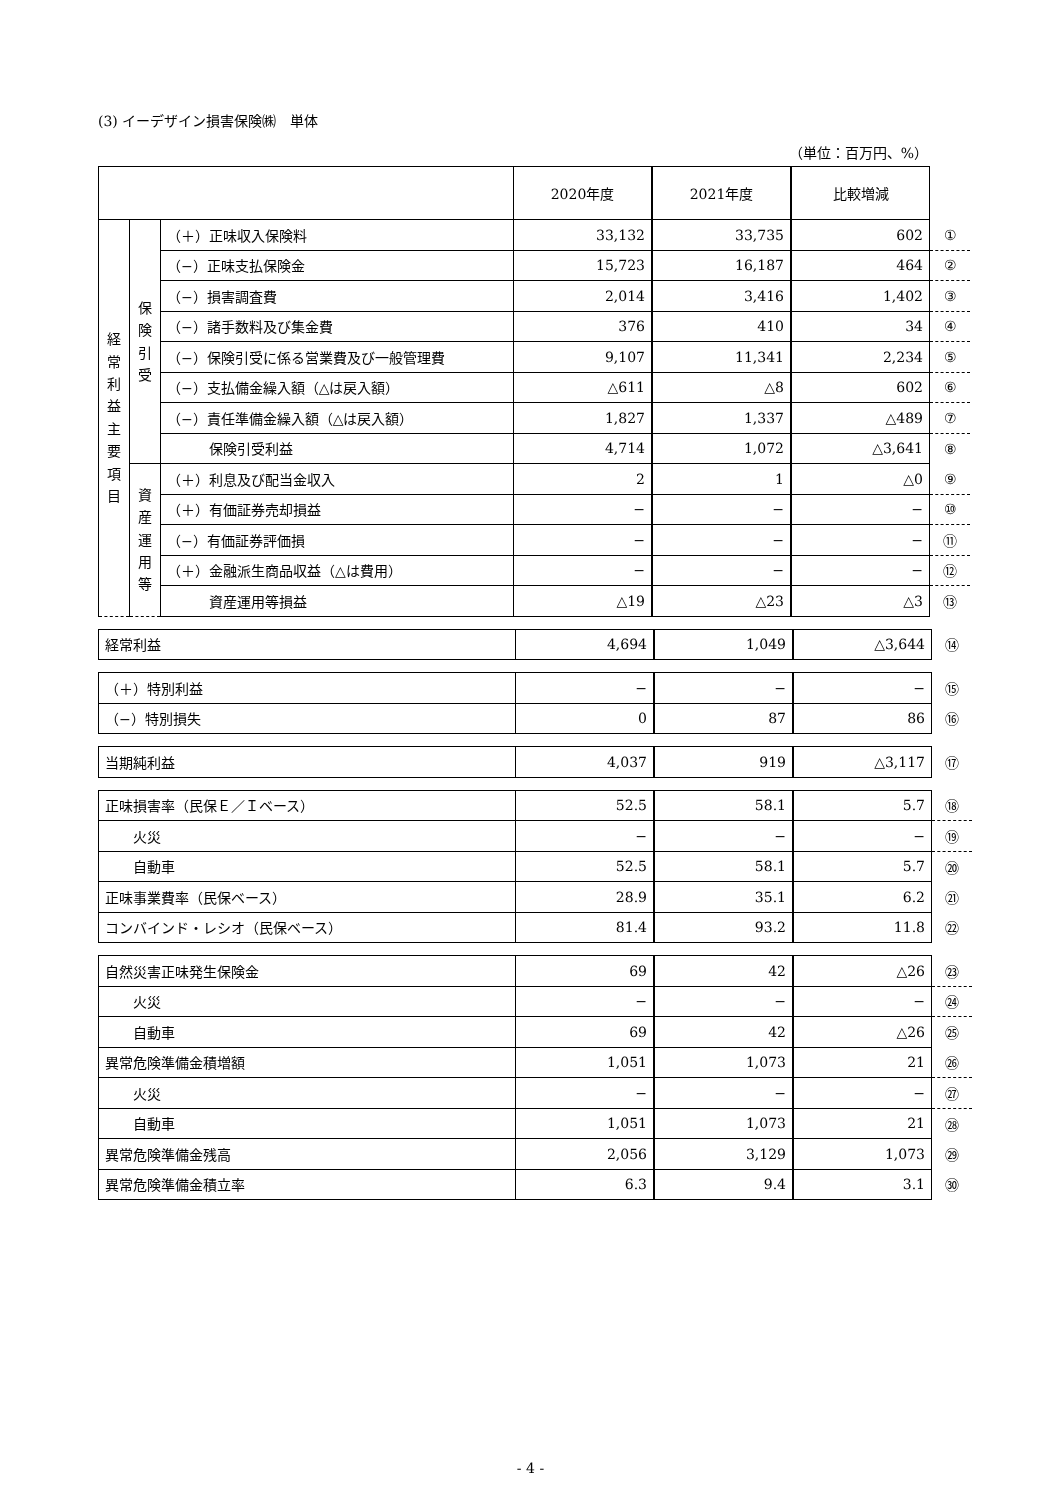(3) イーデザイン損害保険㈱　単体
（単位：百万円、%）
| | | | 2020年度 | 2021年度 | 比較増減 | |
| 経 常 利 益 主 要 項 目 | 保 険 引 受 | （＋）正味収入保険料 | 33,132 | 33,735 | 602 | ① |
| | | （−）正味支払保険金 | 15,723 | 16,187 | 464 | ② |
| | | （−）損害調査費 | 2,014 | 3,416 | 1,402 | ③ |
| | | （−）諸手数料及び集金費 | 376 | 410 | 34 | ④ |
| | | （−）保険引受に係る営業費及び一般管理費 | 9,107 | 11,341 | 2,234 | ⑤ |
| | | （−）支払備金繰入額（△は戻入額） | △611 | △8 | 602 | ⑥ |
| | | （−）責任準備金繰入額（△は戻入額） | 1,827 | 1,337 | △489 | ⑦ |
| | | 保険引受利益 | 4,714 | 1,072 | △3,641 | ⑧ |
| | 資 産 運 用 等 | （＋）利息及び配当金収入 | 2 | 1 | △0 | ⑨ |
| | | （＋）有価証券売却損益 | − | − | − | ⑩ |
| | | （−）有価証券評価損 | − | − | − | ⑪ |
| | | （＋）金融派生商品収益（△は費用） | − | − | − | ⑫ |
| | | 資産運用等損益 | △19 | △23 | △3 | ⑬ |
| 経常利益 | 4,694 | 1,049 | △3,644 | ⑭ |
| （＋）特別利益 | − | − | − | ⑮ |
| （−）特別損失 | 0 | 87 | 86 | ⑯ |
| 当期純利益 | 4,037 | 919 | △3,117 | ⑰ |
| 正味損害率（民保Ｅ／Ｉベース） | 52.5 | 58.1 | 5.7 | ⑱ |
| 火災 | − | − | − | ⑲ |
| 自動車 | 52.5 | 58.1 | 5.7 | ⑳ |
| 正味事業費率（民保ベース） | 28.9 | 35.1 | 6.2 | ㉑ |
| コンバインド・レシオ（民保ベース） | 81.4 | 93.2 | 11.8 | ㉒ |
| 自然災害正味発生保険金 | 69 | 42 | △26 | ㉓ |
| 火災 | − | − | − | ㉔ |
| 自動車 | 69 | 42 | △26 | ㉕ |
| 異常危険準備金積増額 | 1,051 | 1,073 | 21 | ㉖ |
| 火災 | − | − | − | ㉗ |
| 自動車 | 1,051 | 1,073 | 21 | ㉘ |
| 異常危険準備金残高 | 2,056 | 3,129 | 1,073 | ㉙ |
| 異常危険準備金積立率 | 6.3 | 9.4 | 3.1 | ㉚ |
- 4 -